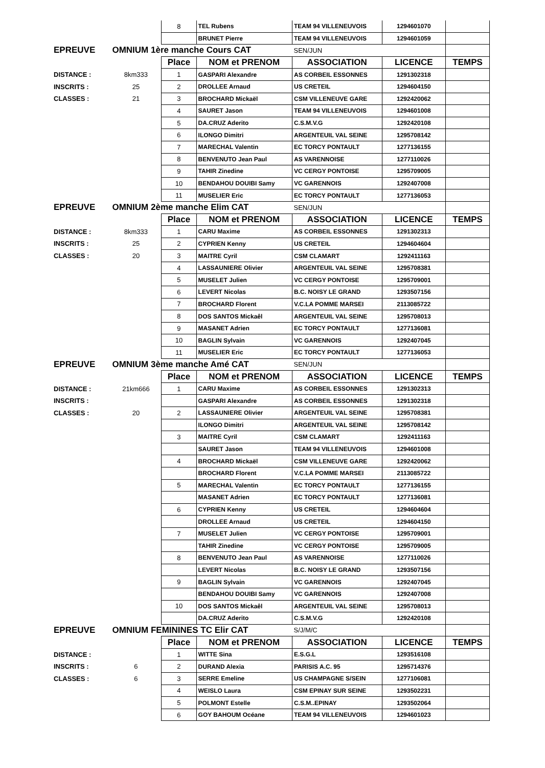| | | 8 | TEL Rubens | TEAM 94 VILLENEUVOIS | 1294601070 | |
| | | | BRUNET Pierre | TEAM 94 VILLENEUVOIS | 1294601059 | |
| EPREUVE | OMNIUM 1ère manche Cours CAT | | | SEN/JUN | | |
| | | Place | NOM et PRENOM | ASSOCIATION | LICENCE | TEMPS |
| DISTANCE : | 8km333 | 1 | GASPARI Alexandre | AS CORBEIL ESSONNES | 1291302318 | |
| INSCRITS : | 25 | 2 | DROLLEE Arnaud | US CRETEIL | 1294604150 | |
| CLASSES : | 21 | 3 | BROCHARD Mickaël | CSM VILLENEUVE GARE | 1292420062 | |
| | | 4 | SAURET Jason | TEAM 94 VILLENEUVOIS | 1294601008 | |
| | | 5 | DA.CRUZ Aderito | C.S.M.V.G | 1292420108 | |
| | | 6 | ILONGO Dimitri | ARGENTEUIL VAL SEINE | 1295708142 | |
| | | 7 | MARECHAL Valentin | EC TORCY PONTAULT | 1277136155 | |
| | | 8 | BENVENUTO Jean Paul | AS VARENNOISE | 1277110026 | |
| | | 9 | TAHIR Zinedine | VC CERGY PONTOISE | 1295709005 | |
| | | 10 | BENDAHOU DOUIBI Samy | VC GARENNOIS | 1292407008 | |
| | | 11 | MUSELIER Eric | EC TORCY PONTAULT | 1277136053 | |
| EPREUVE | OMNIUM 2ème manche Elim CAT | | | SEN/JUN | | |
| | | Place | NOM et PRENOM | ASSOCIATION | LICENCE | TEMPS |
| DISTANCE : | 8km333 | 1 | CARU Maxime | AS CORBEIL ESSONNES | 1291302313 | |
| INSCRITS : | 25 | 2 | CYPRIEN Kenny | US CRETEIL | 1294604604 | |
| CLASSES : | 20 | 3 | MAITRE Cyril | CSM CLAMART | 1292411163 | |
| | | 4 | LASSAUNIERE Olivier | ARGENTEUIL VAL SEINE | 1295708381 | |
| | | 5 | MUSELET Julien | VC CERGY PONTOISE | 1295709001 | |
| | | 6 | LEVERT Nicolas | B.C. NOISY LE GRAND | 1293507156 | |
| | | 7 | BROCHARD Florent | V.C.LA POMME MARSEI | 2113085722 | |
| | | 8 | DOS SANTOS Mickaêl | ARGENTEUIL VAL SEINE | 1295708013 | |
| | | 9 | MASANET Adrien | EC TORCY PONTAULT | 1277136081 | |
| | | 10 | BAGLIN Sylvain | VC GARENNOIS | 1292407045 | |
| | | 11 | MUSELIER Eric | EC TORCY PONTAULT | 1277136053 | |
| EPREUVE | OMNIUM 3ème manche Amé CAT | | | SEN/JUN | | |
| | | Place | NOM et PRENOM | ASSOCIATION | LICENCE | TEMPS |
| DISTANCE : | 21km666 | 1 | CARU Maxime | AS CORBEIL ESSONNES | 1291302313 | |
| INSCRITS : | | | GASPARI Alexandre | AS CORBEIL ESSONNES | 1291302318 | |
| CLASSES : | 20 | 2 | LASSAUNIERE Olivier | ARGENTEUIL VAL SEINE | 1295708381 | |
| | | | ILONGO Dimitri | ARGENTEUIL VAL SEINE | 1295708142 | |
| | | 3 | MAITRE Cyril | CSM CLAMART | 1292411163 | |
| | | | SAURET Jason | TEAM 94 VILLENEUVOIS | 1294601008 | |
| | | 4 | BROCHARD Mickaël | CSM VILLENEUVE GARE | 1292420062 | |
| | | | BROCHARD Florent | V.C.LA POMME MARSEI | 2113085722 | |
| | | 5 | MARECHAL Valentin | EC TORCY PONTAULT | 1277136155 | |
| | | | MASANET Adrien | EC TORCY PONTAULT | 1277136081 | |
| | | 6 | CYPRIEN Kenny | US CRETEIL | 1294604604 | |
| | | | DROLLEE Arnaud | US CRETEIL | 1294604150 | |
| | | 7 | MUSELET Julien | VC CERGY PONTOISE | 1295709001 | |
| | | | TAHIR Zinedine | VC CERGY PONTOISE | 1295709005 | |
| | | 8 | BENVENUTO Jean Paul | AS VARENNOISE | 1277110026 | |
| | | | LEVERT Nicolas | B.C. NOISY LE GRAND | 1293507156 | |
| | | 9 | BAGLIN Sylvain | VC GARENNOIS | 1292407045 | |
| | | | BENDAHOU DOUIBI Samy | VC GARENNOIS | 1292407008 | |
| | | 10 | DOS SANTOS Mickaêl | ARGENTEUIL VAL SEINE | 1295708013 | |
| | | | DA.CRUZ Aderito | C.S.M.V.G | 1292420108 | |
| EPREUVE | OMNIUM FEMININES TC Elir CAT | | | S/J/M/C | | |
| | | Place | NOM et PRENOM | ASSOCIATION | LICENCE | TEMPS |
| DISTANCE : | | 1 | WITTE Sina | E.S.G.L | 1293516108 | |
| INSCRITS : | 6 | 2 | DURAND Alexia | PARISIS A.C. 95 | 1295714376 | |
| CLASSES : | 6 | 3 | SERRE Emeline | US CHAMPAGNE S/SEIN | 1277106081 | |
| | | 4 | WEISLO Laura | CSM EPINAY SUR SEINE | 1293502231 | |
| | | 5 | POLMONT Estelle | C.S.M..EPINAY | 1293502064 | |
| | | 6 | GOY BAHOUM Océane | TEAM 94 VILLENEUVOIS | 1294601023 | |